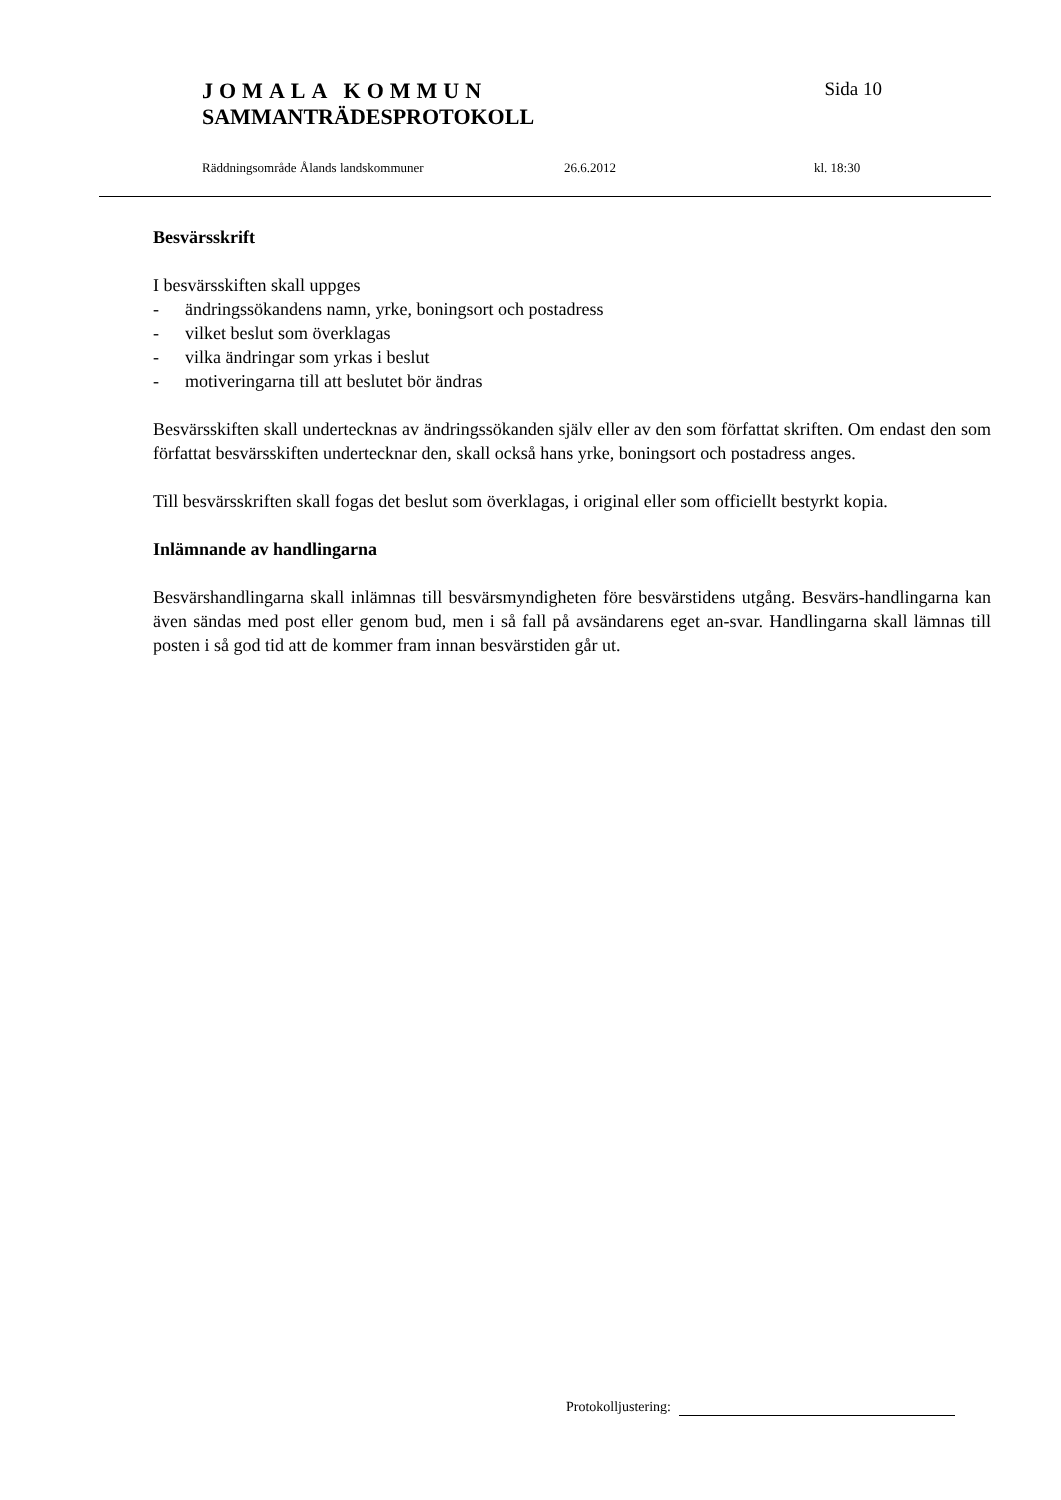JOMALA KOMMUN Sida 10
SAMMANTRÄDESPROTOKOLL
Räddningsområde Ålands landskommuner 26.6.2012 kl. 18:30
Besvärsskrift
I besvärsskiften skall uppges
- ändringssökandens namn, yrke, boningsort och postadress
- vilket beslut som överklagas
- vilka ändringar som yrkas i beslut
- motiveringarna till att beslutet bör ändras
Besvärsskiften skall undertecknas av ändringssökanden själv eller av den som författat skriften. Om endast den som författat besvärsskiften undertecknar den, skall också hans yrke, boningsort och postadress anges.
Till besvärsskriften skall fogas det beslut som överklagas, i original eller som officiellt bestyrkt kopia.
Inlämnande av handlingarna
Besvärshandlingarna skall inlämnas till besvärsmyndigheten före besvärstidens utgång. Besvärs-handlingarna kan även sändas med post eller genom bud, men i så fall på avsändarens eget an-svar. Handlingarna skall lämnas till posten i så god tid att de kommer fram innan besvärstiden går ut.
Protokolljustering: